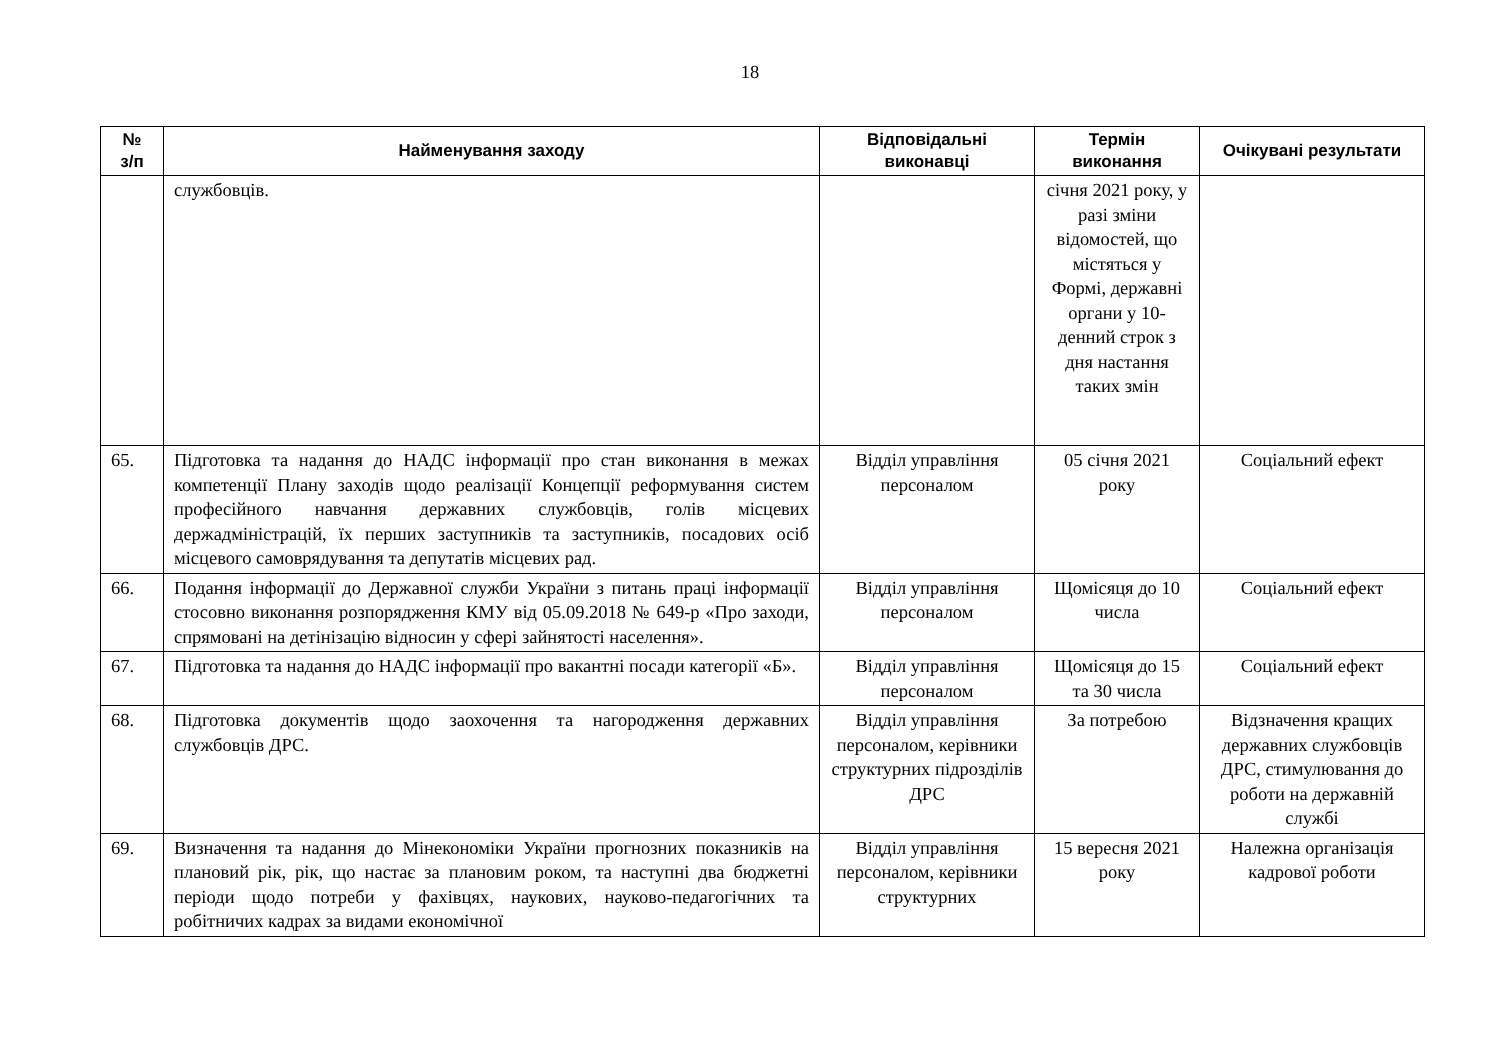18
| № з/п | Найменування заходу | Відповідальні виконавці | Термін виконання | Очікувані результати |
| --- | --- | --- | --- | --- |
| | службовців. | | січня 2021 року, у разі зміни відомостей, що містяться у Формі, державні органи у 10-денний строк з дня настання таких змін | |
| 65. | Підготовка та надання до НАДС інформації про стан виконання в межах компетенції Плану заходів щодо реалізації Концепції реформування систем професійного навчання державних службовців, голів місцевих держадміністрацій, їх перших заступників та заступників, посадових осіб місцевого самоврядування та депутатів місцевих рад. | Відділ управління персоналом | 05 січня 2021 року | Соціальний ефект |
| 66. | Подання інформації до Державної служби України з питань праці інформації стосовно виконання розпорядження КМУ від 05.09.2018 № 649-р «Про заходи, спрямовані на детінізацію відносин у сфері зайнятості населення». | Відділ управління персоналом | Щомісяця до 10 числа | Соціальний ефект |
| 67. | Підготовка та надання до НАДС інформації про вакантні посади категорії «Б». | Відділ управління персоналом | Щомісяця до 15 та 30 числа | Соціальний ефект |
| 68. | Підготовка документів щодо заохочення та нагородження державних службовців ДРС. | Відділ управління персоналом, керівники структурних підрозділів ДРС | За потребою | Відзначення кращих державних службовців ДРС, стимулювання до роботи на державній службі |
| 69. | Визначення та надання до Мінекономіки України прогнозних показників на плановий рік, рік, що настає за плановим роком, та наступні два бюджетні періоди щодо потреби у фахівцях, наукових, науково-педагогічних та робітничих кадрах за видами економічної | Відділ управління персоналом, керівники структурних | 15 вересня 2021 року | Належна організація кадрової роботи |